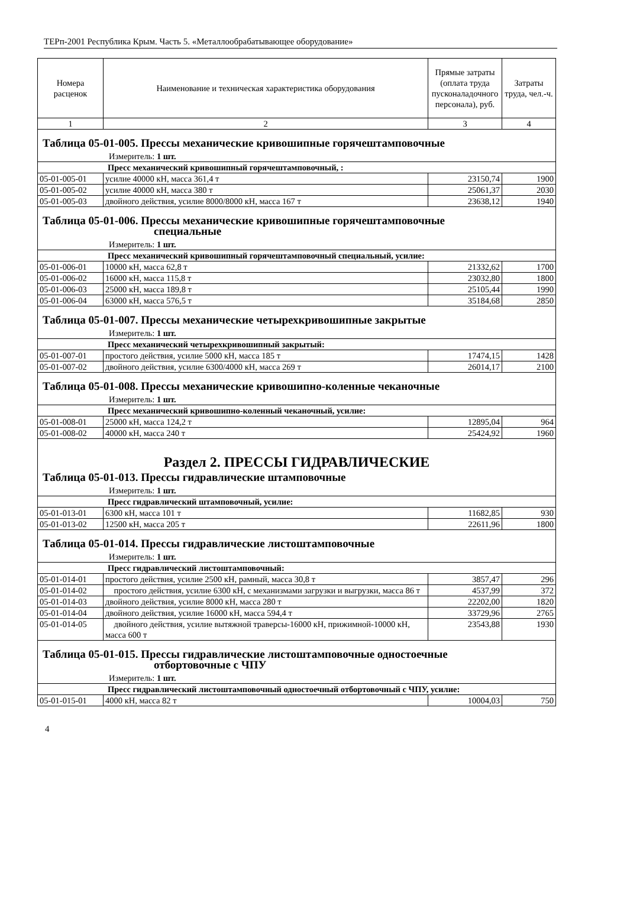ТЕРп-2001 Республика Крым. Часть 5. «Металлообрабатывающее оборудование»
| Номера расценок | Наименование и техническая характеристика оборудования | Прямые затраты (оплата труда пусконаладочного персонала), руб. | Затраты труда, чел.-ч. |
| --- | --- | --- | --- |
| 1 | 2 | 3 | 4 |
| Таблица 05-01-005. Прессы механические кривошипные горячештамповочные Измеритель: 1 шт. | | | |
| Пресс механический кривошипный горячештамповочный, : | | | |
| 05-01-005-01 | усилие 40000 кН, масса 361,4 т | 23150,74 | 1900 |
| 05-01-005-02 | усилие 40000 кН, масса 380 т | 25061,37 | 2030 |
| 05-01-005-03 | двойного действия, усилие 8000/8000 кН, масса 167 т | 23638,12 | 1940 |
| Таблица 05-01-006. Прессы механические кривошипные горячештамповочные специальные Измеритель: 1 шт. | | | |
| Пресс механический кривошипный горячештамповочный специальный, усилие: | | | |
| 05-01-006-01 | 10000 кН, масса 62,8 т | 21332,62 | 1700 |
| 05-01-006-02 | 16000 кН, масса 115,8 т | 23032,80 | 1800 |
| 05-01-006-03 | 25000 кН, масса 189,8 т | 25105,44 | 1990 |
| 05-01-006-04 | 63000 кН, масса 576,5 т | 35184,68 | 2850 |
| Таблица 05-01-007. Прессы механические четырехкривошипные закрытые Измеритель: 1 шт. | | | |
| Пресс механический четырехкривошипный закрытый: | | | |
| 05-01-007-01 | простого действия, усилие 5000 кН, масса 185 т | 17474,15 | 1428 |
| 05-01-007-02 | двойного действия, усилие 6300/4000 кН, масса 269 т | 26014,17 | 2100 |
| Таблица 05-01-008. Прессы механические кривошипно-коленные чеканочные Измеритель: 1 шт. | | | |
| Пресс механический кривошипно-коленный чеканочный, усилие: | | | |
| 05-01-008-01 | 25000 кН, масса 124,2 т | 12895,04 | 964 |
| 05-01-008-02 | 40000 кН, масса 240 т | 25424,92 | 1960 |
| Раздел 2. ПРЕССЫ ГИДРАВЛИЧЕСКИЕ Таблица 05-01-013. Прессы гидравлические штамповочные Измеритель: 1 шт. | | | |
| Пресс гидравлический штамповочный, усилие: | | | |
| 05-01-013-01 | 6300 кН, масса 101 т | 11682,85 | 930 |
| 05-01-013-02 | 12500 кН, масса 205 т | 22611,96 | 1800 |
| Таблица 05-01-014. Прессы гидравлические листоштамповочные Измеритель: 1 шт. | | | |
| Пресс гидравлический листоштамповочный: | | | |
| 05-01-014-01 | простого действия, усилие 2500 кН, рамный, масса 30,8 т | 3857,47 | 296 |
| 05-01-014-02 | простого действия, усилие 6300 кН, с механизмами загрузки и выгрузки, масса 86 т | 4537,99 | 372 |
| 05-01-014-03 | двойного действия, усилие 8000 кН, масса 280 т | 22202,00 | 1820 |
| 05-01-014-04 | двойного действия, усилие 16000 кН, масса 594,4 т | 33729,96 | 2765 |
| 05-01-014-05 | двойного действия, усилие вытяжной траверсы-16000 кН, прижимной-10000 кН, масса 600 т | 23543,88 | 1930 |
| Таблица 05-01-015. Прессы гидравлические листоштамповочные одностоечные отбортовочные с ЧПУ Измеритель: 1 шт. | | | |
| Пресс гидравлический листоштамповочный одностоечный отбортовочный с ЧПУ, усилие: | | | |
| 05-01-015-01 | 4000 кН, масса 82 т | 10004,03 | 750 |
4